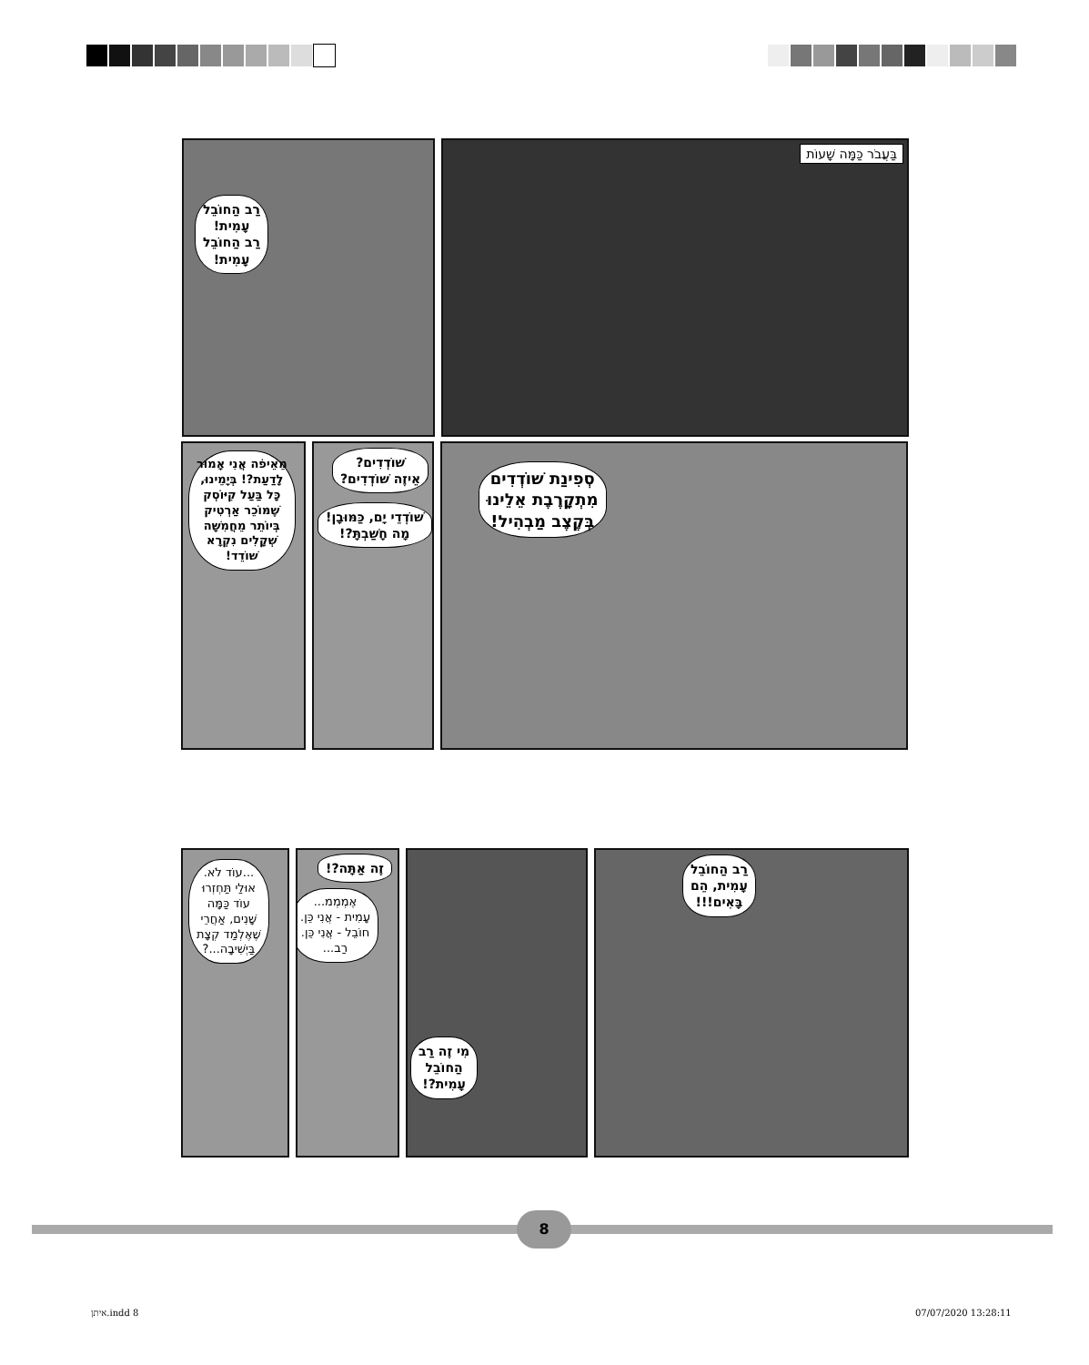בַּעֲבֹר כַּמָּה שָׁעוֹת
רַב הַחוֹבֵל
עָמִית!
רַב הַחוֹבֵל
עָמִית!
סְפִינַת שׁוֹדְדִים
מִתְקָרֶבֶת אֵלֵינוּ
בְּקֶצֶב מַבְהִיל!
שׁוֹדְדִים?
אֵיזֶה שׁוֹדְדִים?
שׁוֹדְדֵי יָם, כַּמּוּבָן!
מָה חָשַׁבְתָּ?!
מֵאֵיפֹה אֲנִי אָמוּר
לָדַעַת?! בְּיָמֵינוּ,
כָּל בַּעַל קִיּוֹסְק
שֶׁמּוֹכֵר אַרְטִיק
בְּיוֹתֵר מֵחֲמִשָּׁה
שְׁקָלִים נִקְרָא
שׁוֹדֵד!
רַב הַחוֹבֵל
עָמִית, הֵם
בָּאִים!!!
מִי זֶה רַב
הַחוֹבֵל
עָמִית?!
זֶה אַתָּה?!
אֶמְמְמ...
עָמִית - אֲנִי כֵּן.
חוֹבֵל - אֲנִי כֵּן.
רַב...
...עוֹד לֹא.
אוּלַי תַּחְזְרוּ
עוֹד כַּמָּה
שָׁנִים, אַחֲרֵי
שֶׁאֶלְמַד קְצָת
בַּיְשִׁיבָה...?
8
איתן.indd 8 07/07/2020 13:28:11